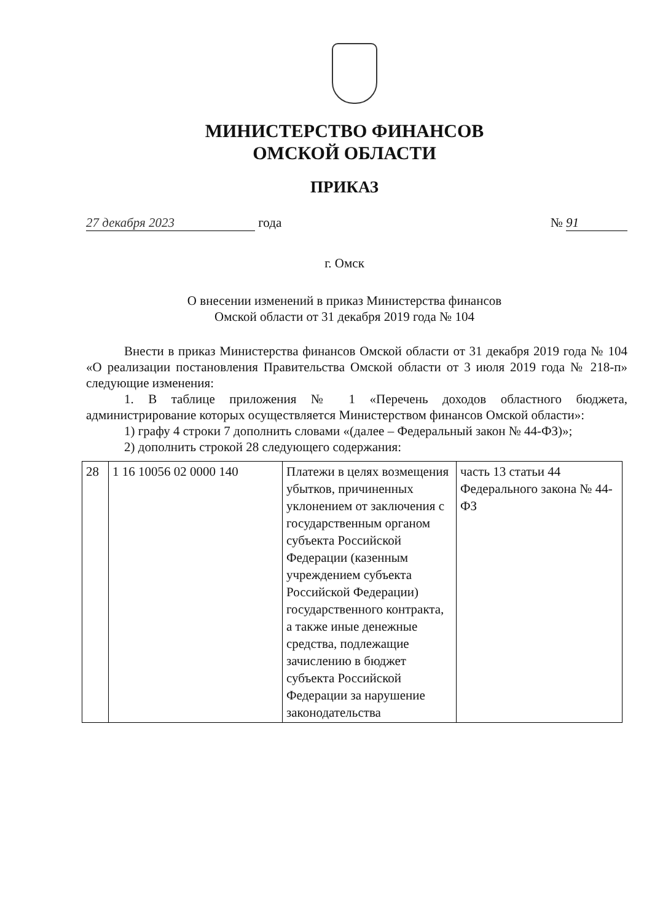МИНИСТЕРСТВО ФИНАНСОВ
ОМСКОЙ ОБЛАСТИ
ПРИКАЗ
27 декабря 2023 года № 91
г. Омск
О внесении изменений в приказ Министерства финансов
Омской области от 31 декабря 2019 года № 104
Внести в приказ Министерства финансов Омской области от 31 декабря 2019 года № 104 «О реализации постановления Правительства Омской области от 3 июля 2019 года № 218-п» следующие изменения:
1. В таблице приложения № 1 «Перечень доходов областного бюджета, администрирование которых осуществляется Министерством финансов Омской области»:
1) графу 4 строки 7 дополнить словами «(далее – Федеральный закон № 44-ФЗ)»;
2) дополнить строкой 28 следующего содержания:
| 28 | 1 16 10056 02 0000 140 | Платежи в целях возмещения убытков, причиненных уклонением от заключения с государственным органом субъекта Российской Федерации (казенным учреждением субъекта Российской Федерации) государственного контракта, а также иные денежные средства, подлежащие зачислению в бюджет субъекта Российской Федерации за нарушение законодательства | часть 13 статьи 44 Федерального закона № 44-ФЗ |